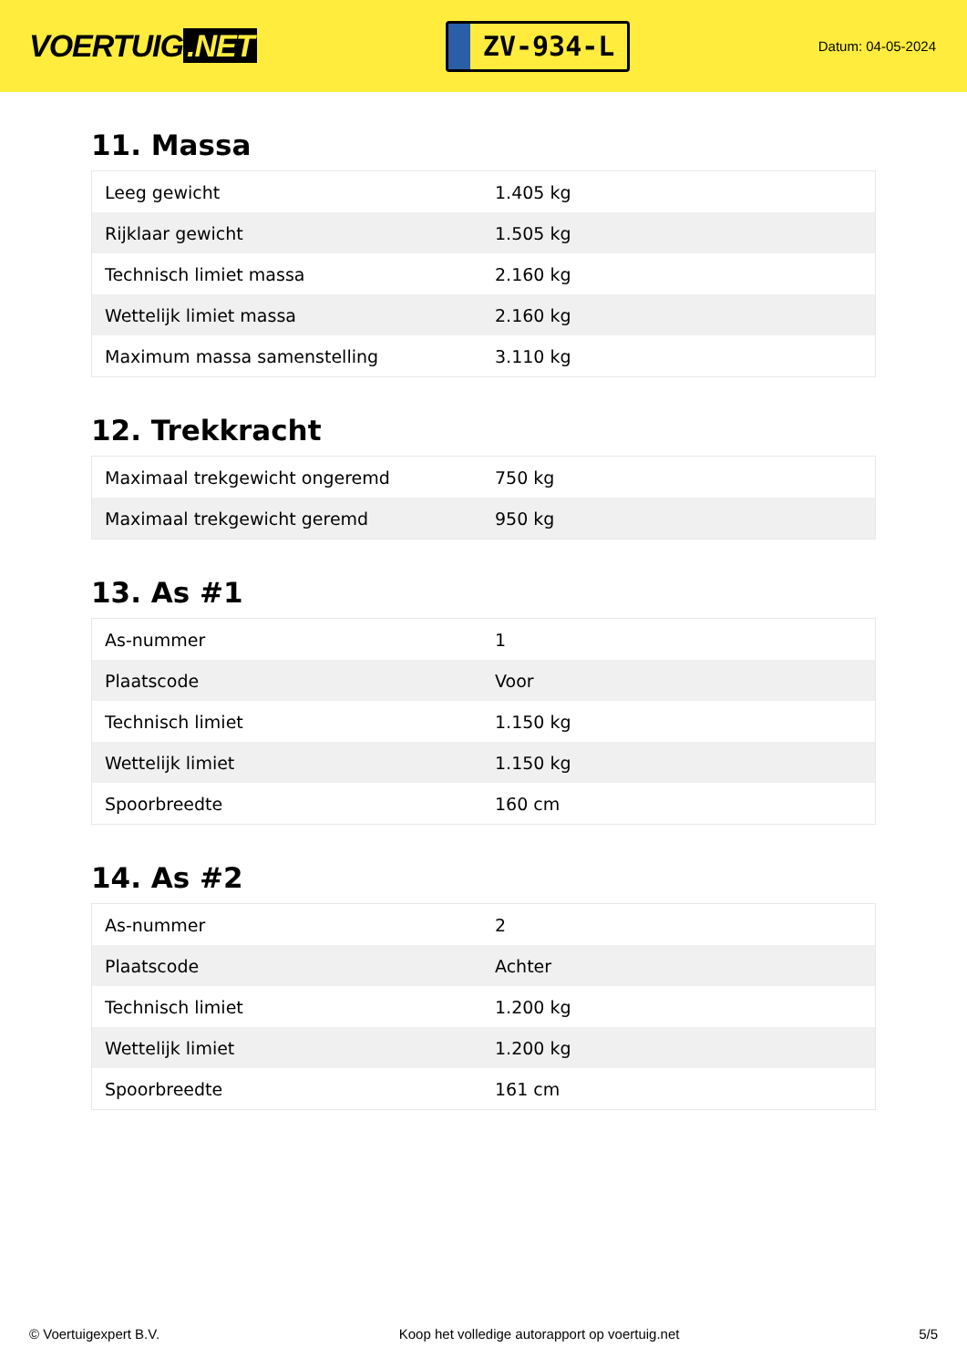VOERTUIG.NET
ZV-934-L
Datum: 04-05-2024
11. Massa
| Leeg gewicht | 1.405 kg |
| Rijklaar gewicht | 1.505 kg |
| Technisch limiet massa | 2.160 kg |
| Wettelijk limiet massa | 2.160 kg |
| Maximum massa samenstelling | 3.110 kg |
12. Trekkracht
| Maximaal trekgewicht ongeremd | 750 kg |
| Maximaal trekgewicht geremd | 950 kg |
13. As #1
| As-nummer | 1 |
| Plaatscode | Voor |
| Technisch limiet | 1.150 kg |
| Wettelijk limiet | 1.150 kg |
| Spoorbreedte | 160 cm |
14. As #2
| As-nummer | 2 |
| Plaatscode | Achter |
| Technisch limiet | 1.200 kg |
| Wettelijk limiet | 1.200 kg |
| Spoorbreedte | 161 cm |
© Voertuigexpert B.V. Koop het volledige autorapport op voertuig.net 5/5